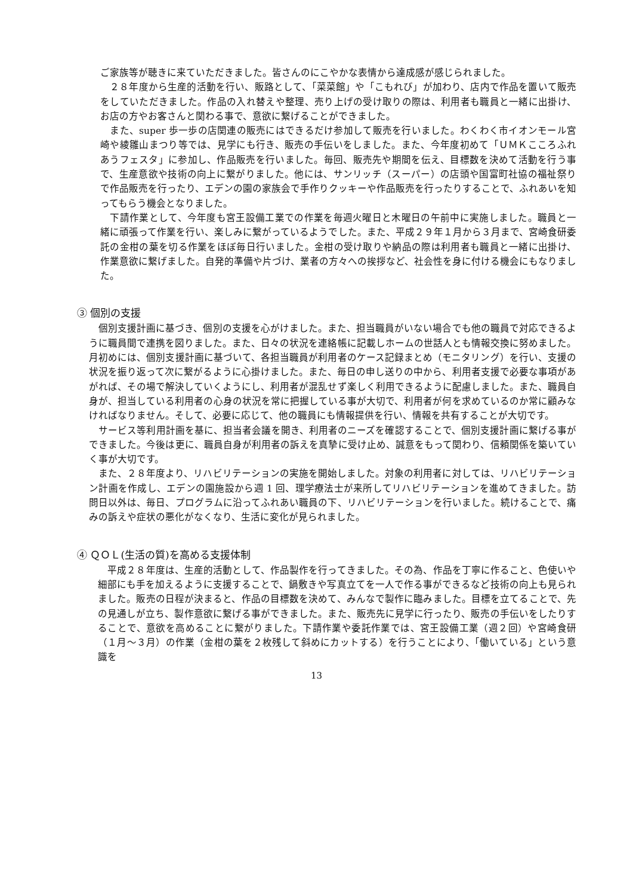ご家族等が聴きに来ていただきました。皆さんのにこやかな表情から達成感が感じられました。
　２８年度から生産的活動を行い、販路として、「菜菜館」や「こもれび」が加わり、店内で作品を置いて販売をしていただきました。作品の入れ替えや整理、売り上げの受け取りの際は、利用者も職員と一緒に出掛け、お店の方やお客さんと関わる事で、意欲に繋げることができました。
　また、super 歩一歩の店関連の販売にはできるだけ参加して販売を行いました。わくわく市イオンモール宮崎や綾雛山まつり等では、見学にも行き、販売の手伝いをしました。また、今年度初めて「ＵＭＫこころふれあうフェスタ」に参加し、作品販売を行いました。毎回、販売先や期間を伝え、目標数を決めて活動を行う事で、生産意欲や技術の向上に繋がりました。他には、サンリッチ（スーパー）の店頭や国富町社協の福祉祭りで作品販売を行ったり、エデンの園の家族会で手作りクッキーや作品販売を行ったりすることで、ふれあいを知ってもらう機会となりました。
　下請作業として、今年度も宮王設備工業での作業を毎週火曜日と木曜日の午前中に実施しました。職員と一緒に頑張って作業を行い、楽しみに繋がっているようでした。また、平成２９年１月から３月まで、宮崎食研委託の金柑の葉を切る作業をほぼ毎日行いました。金柑の受け取りや納品の際は利用者も職員と一緒に出掛け、作業意欲に繋げました。自発的準備や片づけ、業者の方々への挨拶など、社会性を身に付ける機会にもなりました。
③ 個別の支援
　個別支援計画に基づき、個別の支援を心がけました。また、担当職員がいない場合でも他の職員で対応できるように職員間で連携を図りました。また、日々の状況を連絡帳に記載しホームの世話人とも情報交換に努めました。月初めには、個別支援計画に基づいて、各担当職員が利用者のケース記録まとめ（モニタリング）を行い、支援の状況を振り返って次に繋がるように心掛けました。また、毎日の申し送りの中から、利用者支援で必要な事項があがれば、その場で解決していくようにし、利用者が混乱せず楽しく利用できるように配慮しました。また、職員自身が、担当している利用者の心身の状況を常に把握している事が大切で、利用者が何を求めているのか常に顧みなければなりません。そして、必要に応じて、他の職員にも情報提供を行い、情報を共有することが大切です。
　サービス等利用計画を基に、担当者会議を開き、利用者のニーズを確認することで、個別支援計画に繋げる事ができました。今後は更に、職員自身が利用者の訴えを真摯に受け止め、誠意をもって関わり、信頼関係を築いていく事が大切です。
　また、２８年度より、リハビリテーションの実施を開始しました。対象の利用者に対しては、リハビリテーション計画を作成し、エデンの園施設から週 1 回、理学療法士が来所してリハビリテーションを進めてきました。訪問日以外は、毎日、プログラムに沿ってふれあい職員の下、リハビリテーションを行いました。続けることで、痛みの訴えや症状の悪化がなくなり、生活に変化が見られました。
④ ＱＯＬ(生活の質)を高める支援体制
　平成２８年度は、生産的活動として、作品製作を行ってきました。その為、作品を丁寧に作ること、色使いや細部にも手を加えるように支援することで、鍋敷きや写真立てを一人で作る事ができるなど技術の向上も見られました。販売の日程が決まると、作品の目標数を決めて、みんなで製作に臨みました。目標を立てることで、先の見通しが立ち、製作意欲に繋げる事ができました。また、販売先に見学に行ったり、販売の手伝いをしたりすることで、意欲を高めることに繋がりました。下請作業や委託作業では、宮王設備工業（週２回）や宮崎食研（１月～３月）の作業（金柑の葉を２枚残して斜めにカットする）を行うことにより、「働いている」という意識を
13